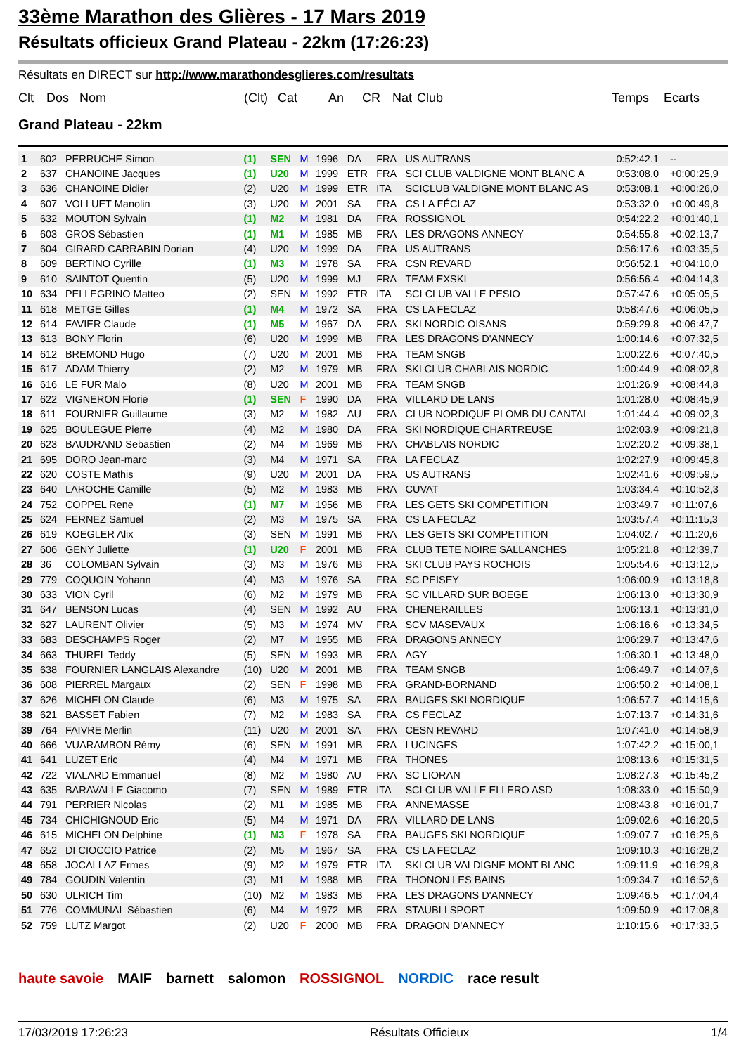33ème Marathon des Glières - 17 Mars 2019
Résultats officieux Grand Plateau - 22km (17:26:23)
Résultats en DIRECT sur http://www.marathondesglieres.com/resultats
Clt Dos Nom (Clt) Cat An CR Nat Club Temps Ecarts
Grand Plateau - 22km
| 1 | 602 | PERRUCHE Simon | (1) | SEN | M | 1996 | DA | FRA | US AUTRANS | 0:52:42.1 | -- |
| 2 | 637 | CHANOINE Jacques | (1) | U20 | M | 1999 | ETR | FRA | SCI CLUB VALDIGNE MONT BLANC A | 0:53:08.0 | +0:00:25,9 |
| 3 | 636 | CHANOINE Didier | (2) | U20 | M | 1999 | ETR | ITA | SCICLUB VALDIGNE MONT BLANC AS | 0:53:08.1 | +0:00:26,0 |
| 4 | 607 | VOLLUET Manolin | (3) | U20 | M | 2001 | SA | FRA | CS LA FÉCLAZ | 0:53:32.0 | +0:00:49,8 |
| 5 | 632 | MOUTON Sylvain | (1) | M2 | M | 1981 | DA | FRA | ROSSIGNOL | 0:54:22.2 | +0:01:40,1 |
| 6 | 603 | GROS Sébastien | (1) | M1 | M | 1985 | MB | FRA | LES DRAGONS ANNECY | 0:54:55.8 | +0:02:13,7 |
| 7 | 604 | GIRARD CARRABIN Dorian | (4) | U20 | M | 1999 | DA | FRA | US AUTRANS | 0:56:17.6 | +0:03:35,5 |
| 8 | 609 | BERTINO Cyrille | (1) | M3 | M | 1978 | SA | FRA | CSN REVARD | 0:56:52.1 | +0:04:10,0 |
| 9 | 610 | SAINTOT Quentin | (5) | U20 | M | 1999 | MJ | FRA | TEAM EXSKI | 0:56:56.4 | +0:04:14,3 |
| 10 | 634 | PELLEGRINO Matteo | (2) | SEN | M | 1992 | ETR | ITA | SCI CLUB VALLE PESIO | 0:57:47.6 | +0:05:05,5 |
| 11 | 618 | METGE Gilles | (1) | M4 | M | 1972 | SA | FRA | CS LA FECLAZ | 0:58:47.6 | +0:06:05,5 |
| 12 | 614 | FAVIER Claude | (1) | M5 | M | 1967 | DA | FRA | SKI NORDIC OISANS | 0:59:29.8 | +0:06:47,7 |
| 13 | 613 | BONY Florin | (6) | U20 | M | 1999 | MB | FRA | LES DRAGONS D'ANNECY | 1:00:14.6 | +0:07:32,5 |
| 14 | 612 | BREMOND Hugo | (7) | U20 | M | 2001 | MB | FRA | TEAM SNGB | 1:00:22.6 | +0:07:40,5 |
| 15 | 617 | ADAM Thierry | (2) | M2 | M | 1979 | MB | FRA | SKI CLUB CHABLAIS NORDIC | 1:00:44.9 | +0:08:02,8 |
| 16 | 616 | LE FUR Malo | (8) | U20 | M | 2001 | MB | FRA | TEAM SNGB | 1:01:26.9 | +0:08:44,8 |
| 17 | 622 | VIGNERON Florie | (1) | SEN | F | 1990 | DA | FRA | VILLARD DE LANS | 1:01:28.0 | +0:08:45,9 |
| 18 | 611 | FOURNIER Guillaume | (3) | M2 | M | 1982 | AU | FRA | CLUB NORDIQUE PLOMB DU CANTAL | 1:01:44.4 | +0:09:02,3 |
| 19 | 625 | BOULEGUE Pierre | (4) | M2 | M | 1980 | DA | FRA | SKI NORDIQUE CHARTREUSE | 1:02:03.9 | +0:09:21,8 |
| 20 | 623 | BAUDRAND Sebastien | (2) | M4 | M | 1969 | MB | FRA | CHABLAIS NORDIC | 1:02:20.2 | +0:09:38,1 |
| 21 | 695 | DORO Jean-marc | (3) | M4 | M | 1971 | SA | FRA | LA FECLAZ | 1:02:27.9 | +0:09:45,8 |
| 22 | 620 | COSTE Mathis | (9) | U20 | M | 2001 | DA | FRA | US AUTRANS | 1:02:41.6 | +0:09:59,5 |
| 23 | 640 | LAROCHE Camille | (5) | M2 | M | 1983 | MB | FRA | CUVAT | 1:03:34.4 | +0:10:52,3 |
| 24 | 752 | COPPEL Rene | (1) | M7 | M | 1956 | MB | FRA | LES GETS SKI COMPETITION | 1:03:49.7 | +0:11:07,6 |
| 25 | 624 | FERNEZ Samuel | (2) | M3 | M | 1975 | SA | FRA | CS LA FECLAZ | 1:03:57.4 | +0:11:15,3 |
| 26 | 619 | KOEGLER Alix | (3) | SEN | M | 1991 | MB | FRA | LES GETS SKI COMPETITION | 1:04:02.7 | +0:11:20,6 |
| 27 | 606 | GENY Juliette | (1) | U20 | F | 2001 | MB | FRA | CLUB TETE NOIRE SALLANCHES | 1:05:21.8 | +0:12:39,7 |
| 28 | 36 | COLOMBAN Sylvain | (3) | M3 | M | 1976 | MB | FRA | SKI CLUB PAYS ROCHOIS | 1:05:54.6 | +0:13:12,5 |
| 29 | 779 | COQUOIN Yohann | (4) | M3 | M | 1976 | SA | FRA | SC PEISEY | 1:06:00.9 | +0:13:18,8 |
| 30 | 633 | VION Cyril | (6) | M2 | M | 1979 | MB | FRA | SC VILLARD SUR BOEGE | 1:06:13.0 | +0:13:30,9 |
| 31 | 647 | BENSON Lucas | (4) | SEN | M | 1992 | AU | FRA | CHENERAILLES | 1:06:13.1 | +0:13:31,0 |
| 32 | 627 | LAURENT Olivier | (5) | M3 | M | 1974 | MV | FRA | SCV MASEVAUX | 1:06:16.6 | +0:13:34,5 |
| 33 | 683 | DESCHAMPS Roger | (2) | M7 | M | 1955 | MB | FRA | DRAGONS ANNECY | 1:06:29.7 | +0:13:47,6 |
| 34 | 663 | THUREL Teddy | (5) | SEN | M | 1993 | MB | FRA | AGY | 1:06:30.1 | +0:13:48,0 |
| 35 | 638 | FOURNIER LANGLAIS Alexandre | (10) | U20 | M | 2001 | MB | FRA | TEAM SNGB | 1:06:49.7 | +0:14:07,6 |
| 36 | 608 | PIERREL Margaux | (2) | SEN | F | 1998 | MB | FRA | GRAND-BORNAND | 1:06:50.2 | +0:14:08,1 |
| 37 | 626 | MICHELON Claude | (6) | M3 | M | 1975 | SA | FRA | BAUGES SKI NORDIQUE | 1:06:57.7 | +0:14:15,6 |
| 38 | 621 | BASSET Fabien | (7) | M2 | M | 1983 | SA | FRA | CS FECLAZ | 1:07:13.7 | +0:14:31,6 |
| 39 | 764 | FAIVRE Merlin | (11) | U20 | M | 2001 | SA | FRA | CESN REVARD | 1:07:41.0 | +0:14:58,9 |
| 40 | 666 | VUARAMBON Rémy | (6) | SEN | M | 1991 | MB | FRA | LUCINGES | 1:07:42.2 | +0:15:00,1 |
| 41 | 641 | LUZET Eric | (4) | M4 | M | 1971 | MB | FRA | THONES | 1:08:13.6 | +0:15:31,5 |
| 42 | 722 | VIALARD Emmanuel | (8) | M2 | M | 1980 | AU | FRA | SC LIORAN | 1:08:27.3 | +0:15:45,2 |
| 43 | 635 | BARAVALLE Giacomo | (7) | SEN | M | 1989 | ETR | ITA | SCI CLUB VALLE ELLERO ASD | 1:08:33.0 | +0:15:50,9 |
| 44 | 791 | PERRIER Nicolas | (2) | M1 | M | 1985 | MB | FRA | ANNEMASSE | 1:08:43.8 | +0:16:01,7 |
| 45 | 734 | CHICHIGNOUD Eric | (5) | M4 | M | 1971 | DA | FRA | VILLARD DE LANS | 1:09:02.6 | +0:16:20,5 |
| 46 | 615 | MICHELON Delphine | (1) | M3 | F | 1978 | SA | FRA | BAUGES SKI NORDIQUE | 1:09:07.7 | +0:16:25,6 |
| 47 | 652 | DI CIOCCIO Patrice | (2) | M5 | M | 1967 | SA | FRA | CS LA FECLAZ | 1:09:10.3 | +0:16:28,2 |
| 48 | 658 | JOCALLAZ Ermes | (9) | M2 | M | 1979 | ETR | ITA | SKI CLUB VALDIGNE MONT BLANC | 1:09:11.9 | +0:16:29,8 |
| 49 | 784 | GOUDIN Valentin | (3) | M1 | M | 1988 | MB | FRA | THONON LES BAINS | 1:09:34.7 | +0:16:52,6 |
| 50 | 630 | ULRICH Tim | (10) | M2 | M | 1983 | MB | FRA | LES DRAGONS D'ANNECY | 1:09:46.5 | +0:17:04,4 |
| 51 | 776 | COMMUNAL Sébastien | (6) | M4 | M | 1972 | MB | FRA | STAUBLI SPORT | 1:09:50.9 | +0:17:08,8 |
| 52 | 759 | LUTZ Margot | (2) | U20 | F | 2000 | MB | FRA | DRAGON D'ANNECY | 1:10:15.6 | +0:17:33,5 |
haute savoie MAIF barnett salomon ROSSIGNOL NORDIC race result
17/03/2019 17:26:23 Résultats Officieux 1/4